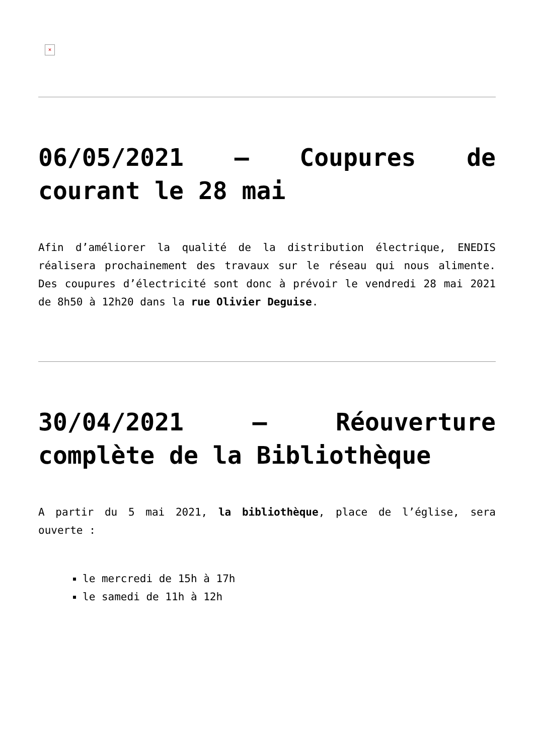×
06/05/2021 – Coupures de courant le 28 mai
Afin d’améliorer la qualité de la distribution électrique, ENEDIS réalisera prochainement des travaux sur le réseau qui nous alimente. Des coupures d’électricité sont donc à prévoir le vendredi 28 mai 2021 de 8h50 à 12h20 dans la rue Olivier Deguise.
30/04/2021 – Réouverture complète de la Bibliothèque
A partir du 5 mai 2021, la bibliothèque, place de l’église, sera ouverte :
le mercredi de 15h à 17h
le samedi de 11h à 12h